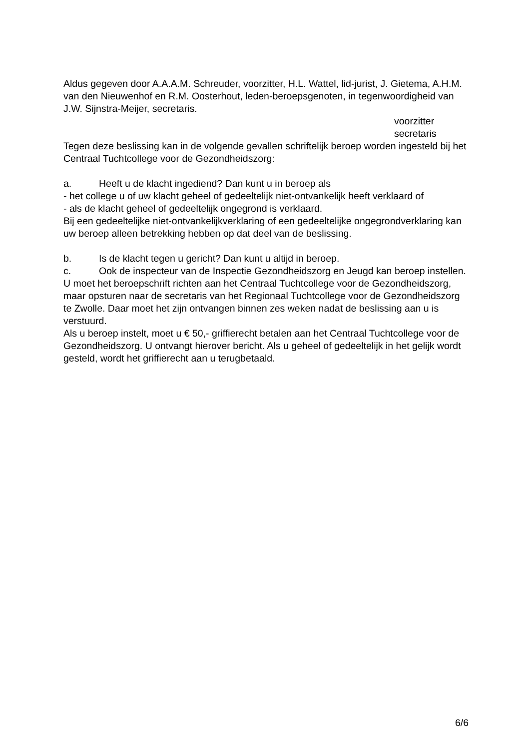Aldus gegeven door A.A.A.M. Schreuder, voorzitter, H.L. Wattel, lid-jurist, J. Gietema, A.H.M. van den Nieuwenhof en R.M. Oosterhout, leden-beroepsgenoten, in tegenwoordigheid van J.W. Sijnstra-Meijer, secretaris.
voorzitter
secretaris
Tegen deze beslissing kan in de volgende gevallen schriftelijk beroep worden ingesteld bij het Centraal Tuchtcollege voor de Gezondheidszorg:
a. Heeft u de klacht ingediend? Dan kunt u in beroep als
- het college u of uw klacht geheel of gedeeltelijk niet-ontvankelijk heeft verklaard of
- als de klacht geheel of gedeeltelijk ongegrond is verklaard.
Bij een gedeeltelijke niet-ontvankelijkverklaring of een gedeeltelijke ongegrondverklaring kan uw beroep alleen betrekking hebben op dat deel van de beslissing.
b. Is de klacht tegen u gericht? Dan kunt u altijd in beroep.
c. Ook de inspecteur van de Inspectie Gezondheidszorg en Jeugd kan beroep instellen.
U moet het beroepschrift richten aan het Centraal Tuchtcollege voor de Gezondheidszorg, maar opsturen naar de secretaris van het Regionaal Tuchtcollege voor de Gezondheidszorg te Zwolle. Daar moet het zijn ontvangen binnen zes weken nadat de beslissing aan u is verstuurd.
Als u beroep instelt, moet u € 50,- griffierecht betalen aan het Centraal Tuchtcollege voor de Gezondheidszorg. U ontvangt hierover bericht. Als u geheel of gedeeltelijk in het gelijk wordt gesteld, wordt het griffierecht aan u terugbetaald.
6/6